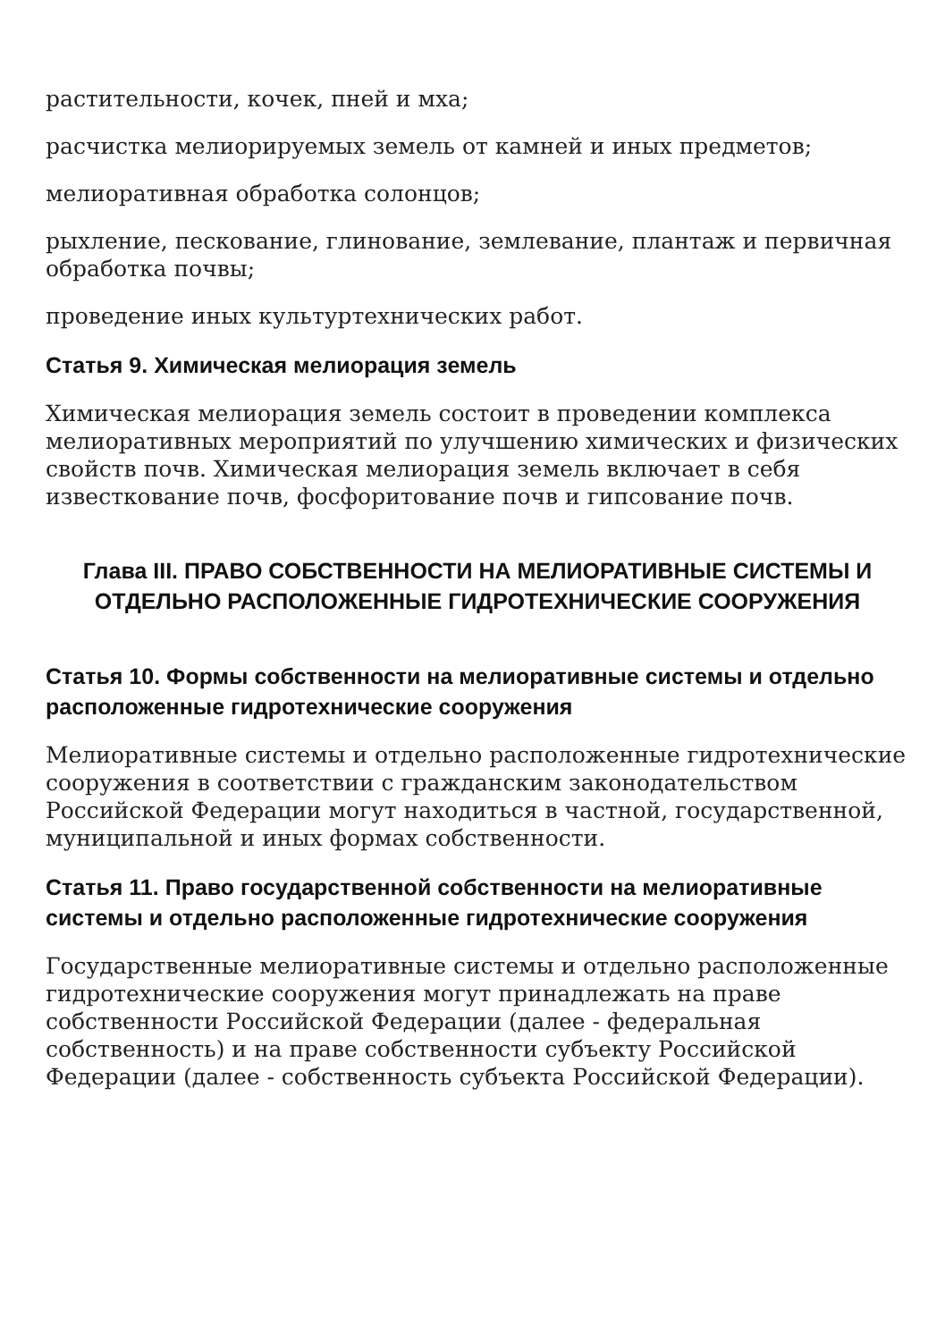растительности, кочек, пней и мха;
расчистка мелиорируемых земель от камней и иных предметов;
мелиоративная обработка солонцов;
рыхление, пескование, глинование, землевание, плантаж и первичная обработка почвы;
проведение иных культуртехнических работ.
Статья 9. Химическая мелиорация земель
Химическая мелиорация земель состоит в проведении комплекса мелиоративных мероприятий по улучшению химических и физических свойств почв. Химическая мелиорация земель включает в себя известкование почв, фосфоритование почв и гипсование почв.
Глава III. ПРАВО СОБСТВЕННОСТИ НА МЕЛИОРАТИВНЫЕ СИСТЕМЫ И ОТДЕЛЬНО РАСПОЛОЖЕННЫЕ ГИДРОТЕХНИЧЕСКИЕ СООРУЖЕНИЯ
Статья 10. Формы собственности на мелиоративные системы и отдельно расположенные гидротехнические сооружения
Мелиоративные системы и отдельно расположенные гидротехнические сооружения в соответствии с гражданским законодательством Российской Федерации могут находиться в частной, государственной, муниципальной и иных формах собственности.
Статья 11. Право государственной собственности на мелиоративные системы и отдельно расположенные гидротехнические сооружения
Государственные мелиоративные системы и отдельно расположенные гидротехнические сооружения могут принадлежать на праве собственности Российской Федерации (далее - федеральная собственность) и на праве собственности субъекту Российской Федерации (далее - собственность субъекта Российской Федерации).